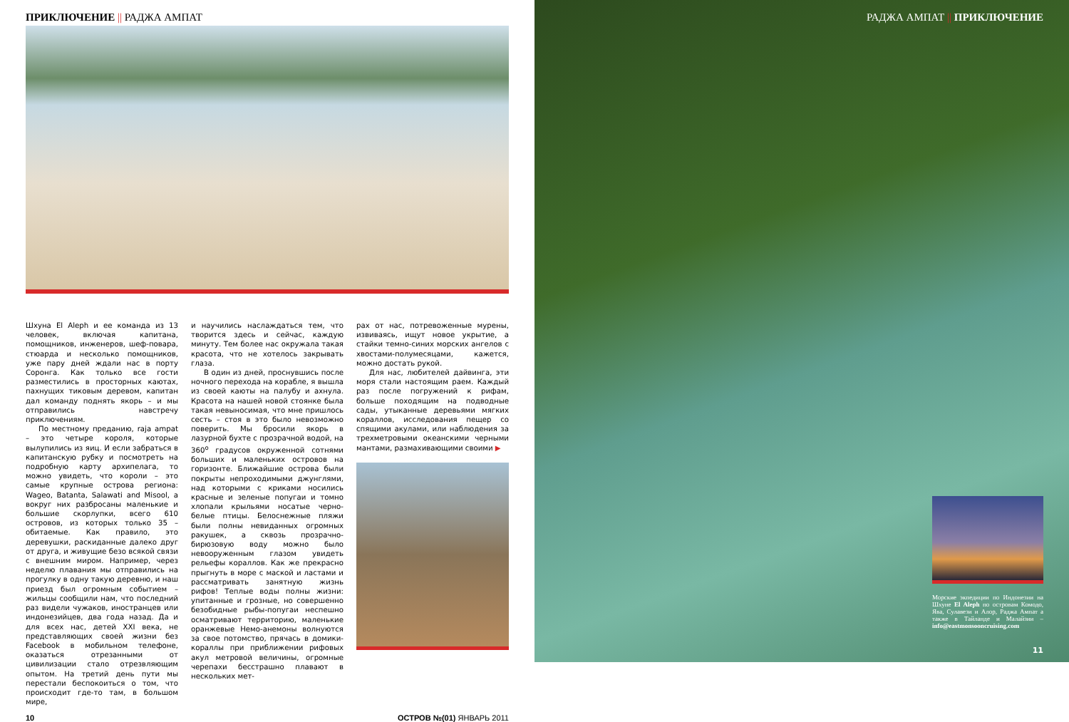ПРИКЛЮЧЕНИЕ || РАДЖА АМПАТ
Шхуна El Aleph и ее команда из 13 человек, включая капитана, помощников, инженеров, шеф-повара, стюарда и несколько помощников, уже пару дней ждали нас в порту Соронга. Как только все гости разместились в просторных каютах, пахнущих тиковым деревом, капитан дал команду поднять якорь – и мы отправились навстречу приключениям.
По местному преданию, raja ampat – это четыре короля, которые вылупились из яиц. И если забраться в капитанскую рубку и посмотреть на подробную карту архипелага, то можно увидеть, что короли – это самые крупные острова региона: Wageo, Batanta, Salawati and Misool, а вокруг них разбросаны маленькие и большие скорлупки, всего 610 островов, из которых только 35 – обитаемые. Как правило, это деревушки, раскиданные далеко друг от друга, и живущие безо всякой связи с внешним миром. Например, через неделю плавания мы отправились на прогулку в одну такую деревню, и наш приезд был огромным событием – жильцы сообщили нам, что последний раз видели чужаков, иностранцев или индонезийцев, два года назад. Да и для всех нас, детей XXI века, не представляющих своей жизни без Facebook в мобильном телефоне, оказаться отрезанными от цивилизации стало отрезвляющим опытом. На третий день пути мы перестали беспокоиться о том, что происходит где-то там, в большом мире,
и научились наслаждаться тем, что творится здесь и сейчас, каждую минуту. Тем более нас окружала такая красота, что не хотелось закрывать глаза.
В один из дней, проснувшись после ночного перехода на корабле, я вышла из своей каюты на палубу и ахнула. Красота на нашей новой стоянке была такая невыносимая, что мне пришлось сесть – стоя в это было невозможно поверить. Мы бросили якорь в лазурной бухте с прозрачной водой, на 360<sup>о</sup> градусов окруженной сотнями больших и маленьких островов на горизонте. Ближайшие острова были покрыты непроходимыми джунглями, над которыми с криками носились красные и зеленые попугаи и томно хлопали крыльями носатые черно-белые птицы. Белоснежные пляжи были полны невиданных огромных ракушек, а сквозь прозрачно-бирюзовую воду можно было невооруженным глазом увидеть рельефы кораллов. Как же прекрасно прыгнуть в море с маской и ластами и рассматривать занятную жизнь рифов! Теплые воды полны жизни: упитанные и грозные, но совершенно безобидные рыбы-попугаи неспешно осматривают территорию, маленькие оранжевые Немо-анемоны волнуются за свое потомство, прячась в домики-кораллы при приближении рифовых акул метровой величины, огромные черепахи бесстрашно плавают в нескольких мет-
рах от нас, потревоженные мурены, извиваясь, ищут новое укрытие, а стайки темно-синих морских ангелов с хвостами-полумесяцами, кажется, можно достать рукой.
Для нас, любителей дайвинга, эти моря стали настоящим раем. Каждый раз после погружений к рифам, больше походящим на подводные сады, утыканные деревьями мягких кораллов, исследования пещер со спящими акулами, или наблюдения за трехметровыми океанскими черными мантами, размахивающими своими ▶
10 ОСТРОВ №(01) ЯНВАРЬ 2011
РАДЖА АМПАТ || ПРИКЛЮЧЕНИЕ
Морские экпедиции по Индонезии на Шхуне El Aleph по островам Комодо, Ява, Сулавези и Алор, Раджа Ампат а также в Тайланде и Малайзии – info@eastmonsooncruising.com
11